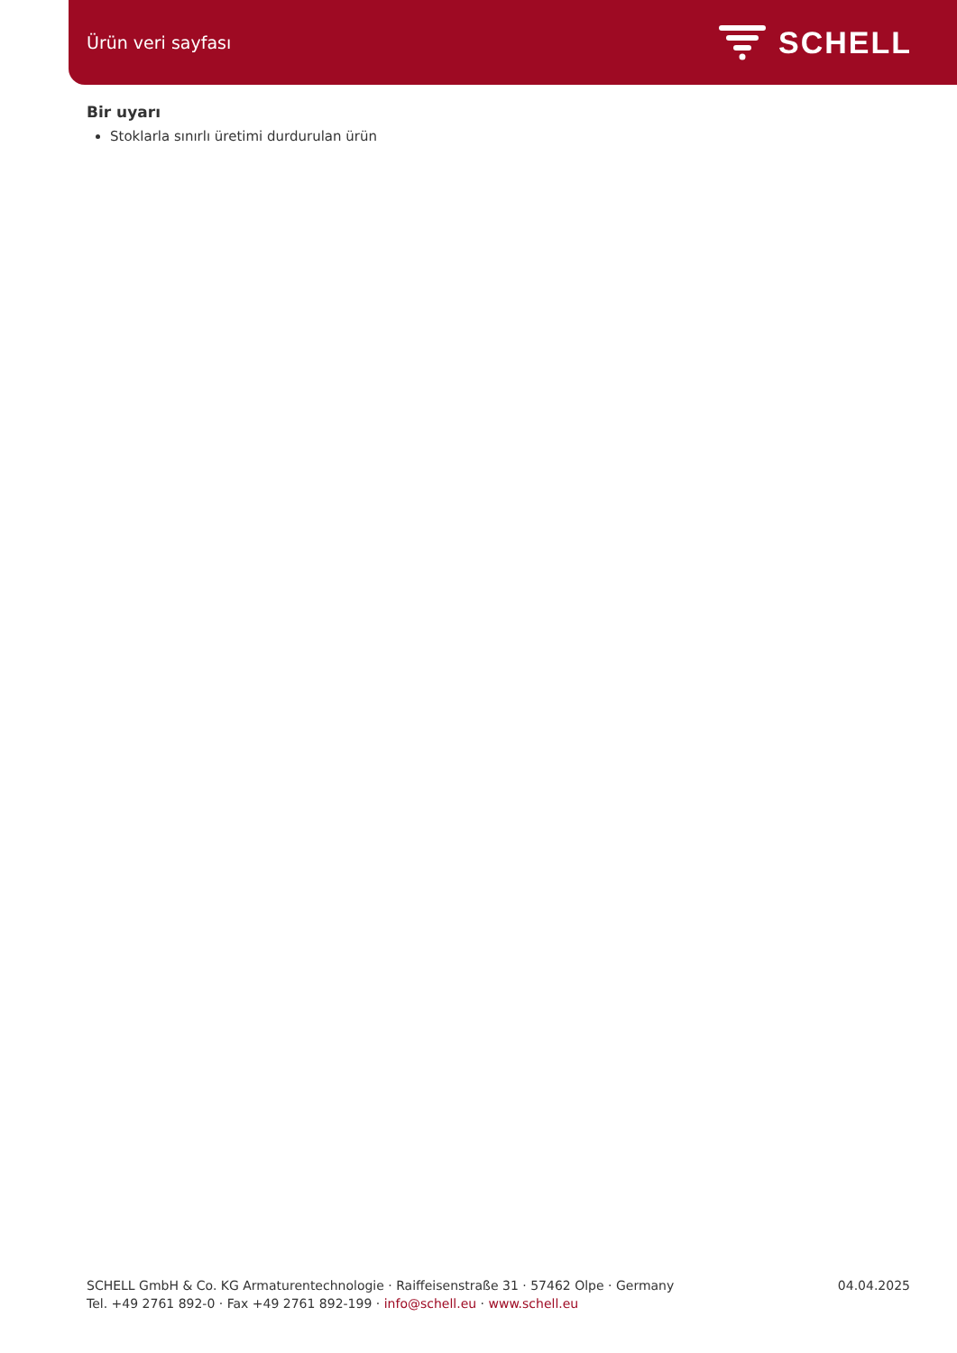Ürün veri sayfası
SCHELL
Bir uyarı
Stoklarla sınırlı üretimi durdurulan ürün
SCHELL GmbH & Co. KG Armaturentechnologie · Raiffeisenstraße 31 · 57462 Olpe · Germany
Tel. +49 2761 892-0 · Fax +49 2761 892-199 · info@schell.eu · www.schell.eu
04.04.2025